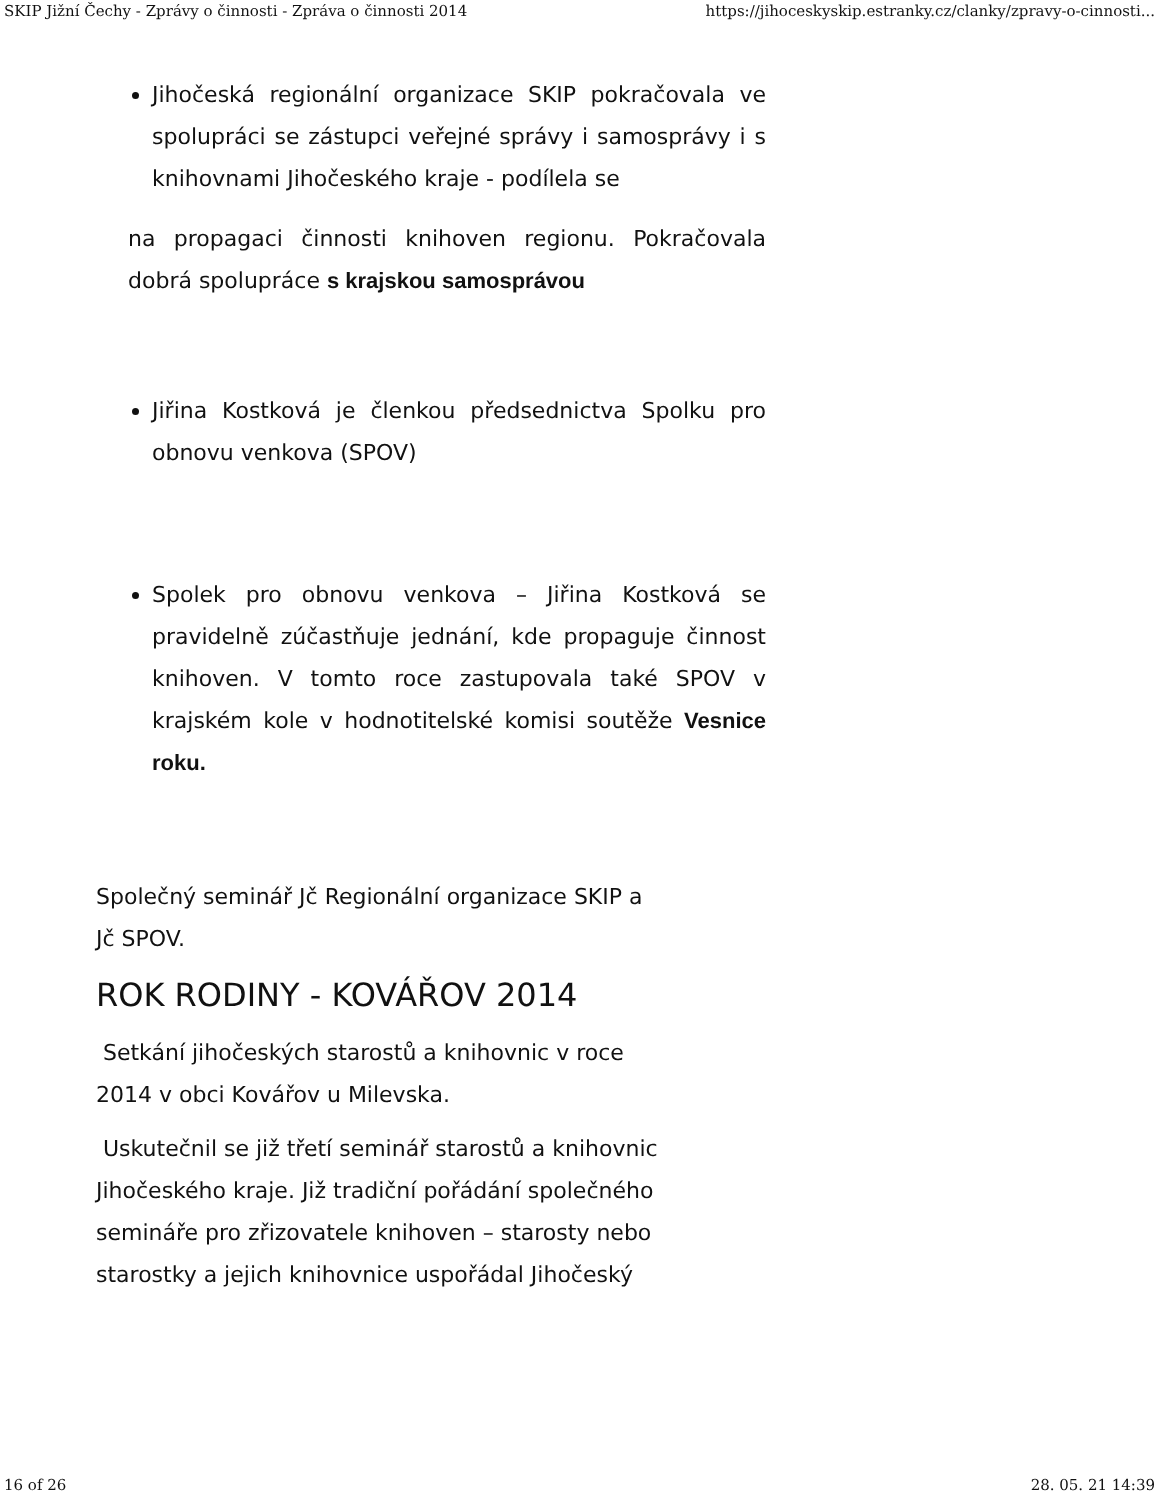SKIP Jižní Čechy - Zprávy o činnosti - Zpráva o činnosti 2014 https://jihoceskyskip.estranky.cz/clanky/zpravy-o-cinnosti...
Jihočeská regionální organizace SKIP pokračovala ve spolupráci se zástupci veřejné správy i samosprávy i s knihovnami Jihočeského kraje - podílela se
na propagaci činnosti knihoven regionu. Pokračovala dobrá spolupráce s krajskou samosprávou
Jiřina Kostková je členkou předsednictva Spolku pro obnovu venkova (SPOV)
Spolek pro obnovu venkova – Jiřina Kostková se pravidelně zúčastňuje jednání, kde propaguje činnost knihoven. V tomto roce zastupovala také SPOV v krajském kole v hodnotitelské komisi soutěže Vesnice roku.
Společný seminář Jč Regionální organizace SKIP a
Jč SPOV.
ROK RODINY - KOVÁŘOV 2014
Setkání jihočeských starostů a knihovnic v roce
2014 v obci Kovářov u Milevska.
Uskutečnil se již třetí seminář starostů a knihovnic
Jihočeského kraje. Již tradiční pořádání společného
semináře pro zřizovatele knihoven – starosty nebo
starostky a jejich knihovnice uspořádal Jihočeský
16 of 26 28. 05. 21 14:39